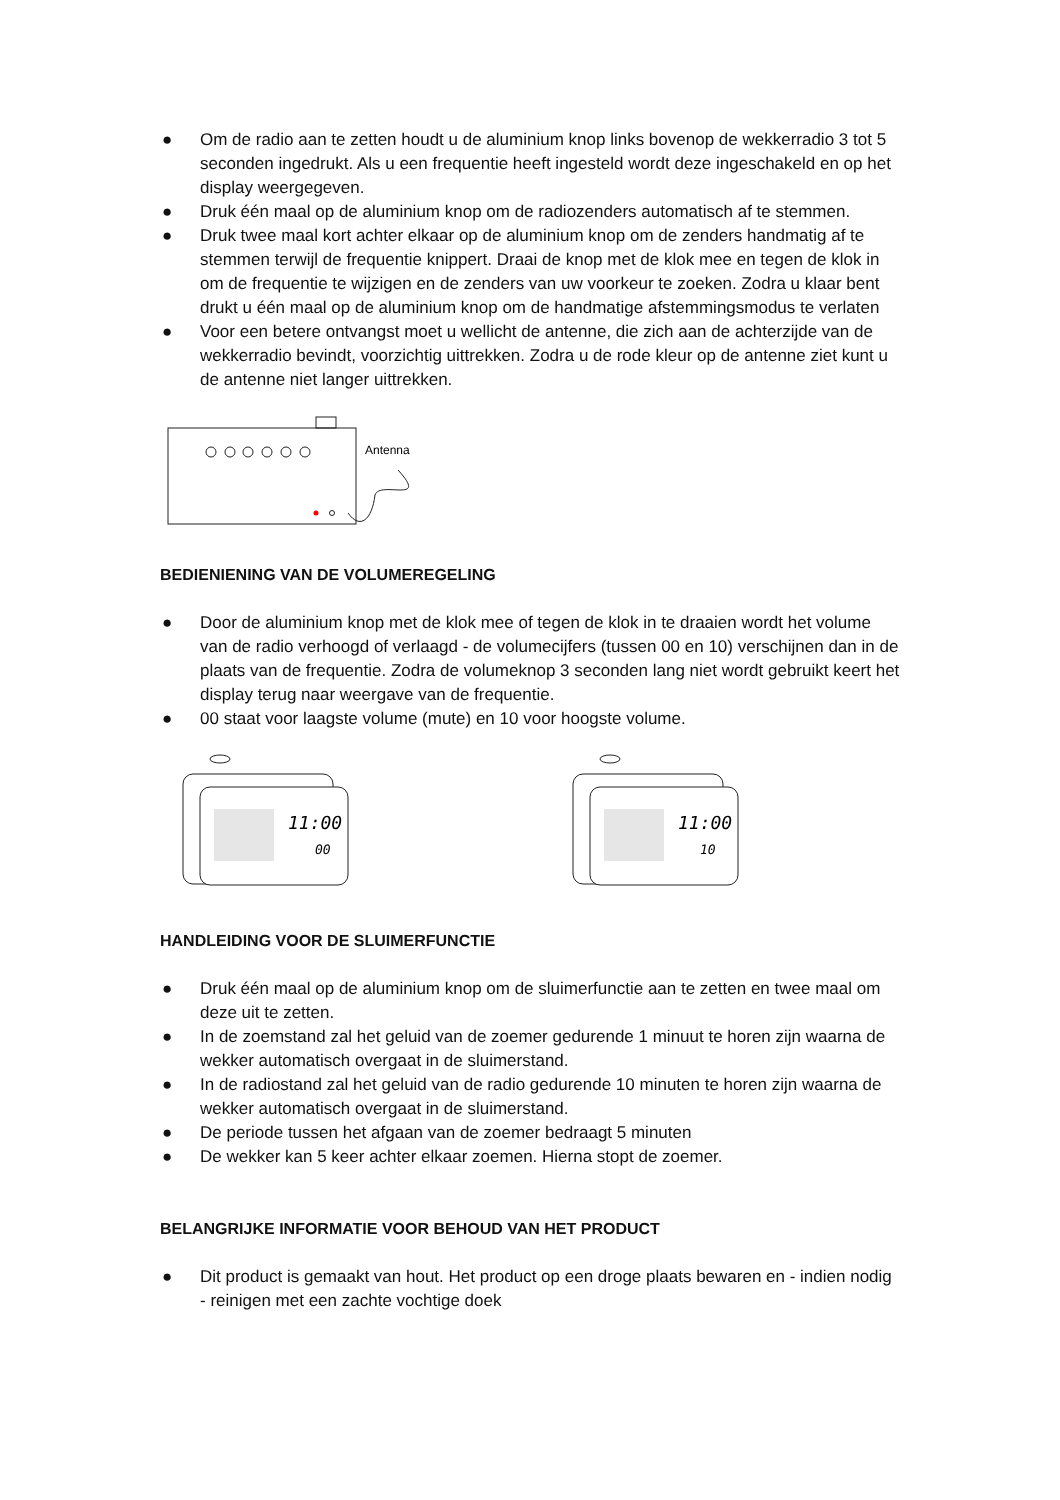● Om de radio aan te zetten houdt u de aluminium knop links bovenop de wekkerradio 3 tot 5 seconden ingedrukt. Als u een frequentie heeft ingesteld wordt deze ingeschakeld en op het display weergegeven.
● Druk één maal op de aluminium knop om de radiozenders automatisch af te stemmen.
● Druk twee maal kort achter elkaar op de aluminium knop om de zenders handmatig af te stemmen terwijl de frequentie knippert. Draai de knop met de klok mee en tegen de klok in om de frequentie te wijzigen en de zenders van uw voorkeur te zoeken. Zodra u klaar bent drukt u één maal op de aluminium knop om de handmatige afstemmingsmodus te verlaten
● Voor een betere ontvangst moet u wellicht de antenne, die zich aan de achterzijde van de wekkerradio bevindt, voorzichtig uittrekken. Zodra u de rode kleur op de antenne ziet kunt u de antenne niet langer uittrekken.
Antenna
BEDIENIENING VAN DE VOLUMEREGELING
● Door de aluminium knop met de klok mee of tegen de klok in te draaien wordt het volume van de radio verhoogd of verlaagd - de volumecijfers (tussen 00 en 10) verschijnen dan in de plaats van de frequentie. Zodra de volumeknop 3 seconden lang niet wordt gebruikt keert het display terug naar weergave van de frequentie.
● 00 staat voor laagste volume (mute) en 10 voor hoogste volume.
11:00
00
11:00
10
HANDLEIDING VOOR DE SLUIMERFUNCTIE
● Druk één maal op de aluminium knop om de sluimerfunctie aan te zetten en twee maal om deze uit te zetten.
● In de zoemstand zal het geluid van de zoemer gedurende 1 minuut te horen zijn waarna de wekker automatisch overgaat in de sluimerstand.
● In de radiostand zal het geluid van de radio gedurende 10 minuten te horen zijn waarna de wekker automatisch overgaat in de sluimerstand.
● De periode tussen het afgaan van de zoemer bedraagt 5 minuten
● De wekker kan 5 keer achter elkaar zoemen. Hierna stopt de zoemer.
BELANGRIJKE INFORMATIE VOOR BEHOUD VAN HET PRODUCT
● Dit product is gemaakt van hout. Het product op een droge plaats bewaren en - indien nodig - reinigen met een zachte vochtige doek